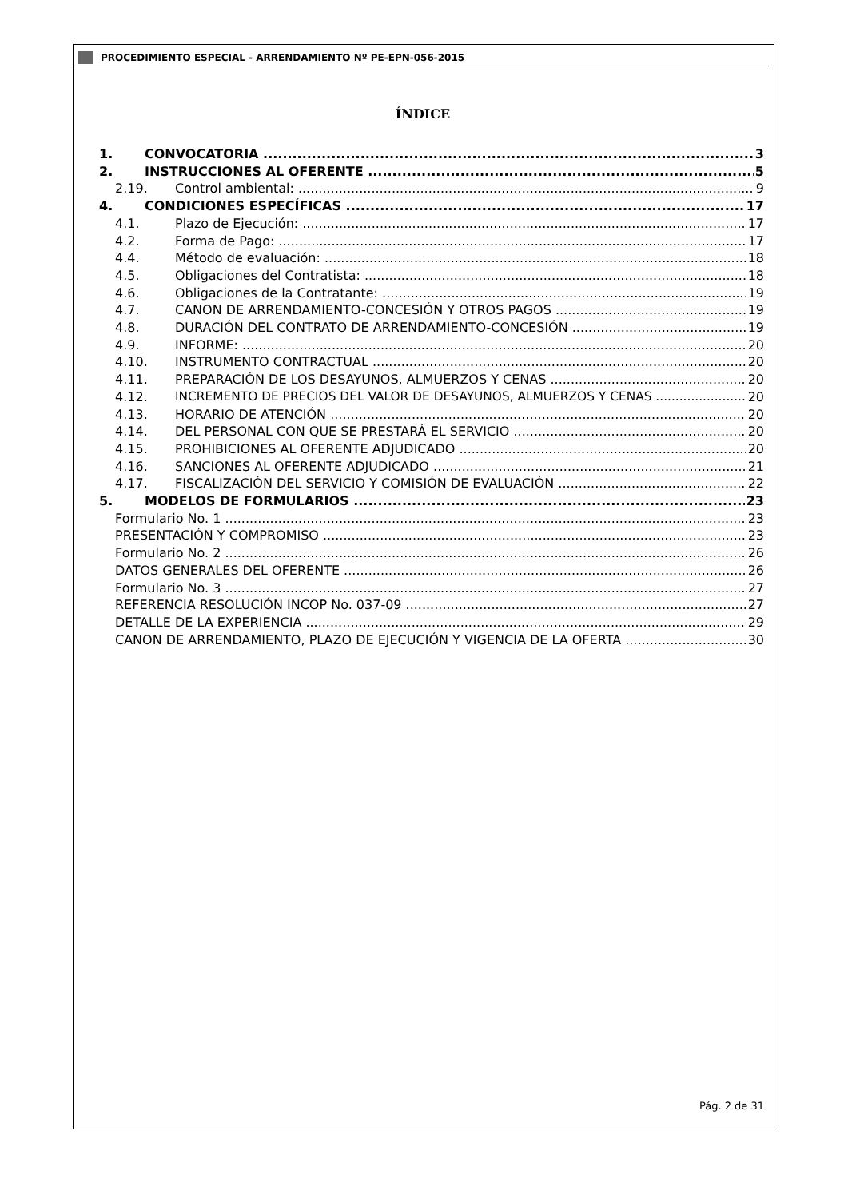PROCEDIMIENTO ESPECIAL - ARRENDAMIENTO Nº PE-EPN-056-2015
ÍNDICE
1. CONVOCATORIA 3
2. INSTRUCCIONES AL OFERENTE 5
2.19. Control ambiental: 9
4. CONDICIONES ESPECÍFICAS 17
4.1. Plazo de Ejecución: 17
4.2. Forma de Pago: 17
4.4. Método de evaluación: 18
4.5. Obligaciones del Contratista: 18
4.6. Obligaciones de la Contratante: 19
4.7. CANON DE ARRENDAMIENTO-CONCESIÓN Y OTROS PAGOS 19
4.8. DURACIÓN DEL CONTRATO DE ARRENDAMIENTO-CONCESIÓN 19
4.9. INFORME: 20
4.10. INSTRUMENTO CONTRACTUAL 20
4.11. PREPARACIÓN DE LOS DESAYUNOS, ALMUERZOS Y CENAS 20
4.12. INCREMENTO DE PRECIOS DEL VALOR DE DESAYUNOS, ALMUERZOS Y CENAS 20
4.13. HORARIO DE ATENCIÓN 20
4.14. DEL PERSONAL CON QUE SE PRESTARÁ EL SERVICIO 20
4.15. PROHIBICIONES AL OFERENTE ADJUDICADO 20
4.16. SANCIONES AL OFERENTE ADJUDICADO 21
4.17. FISCALIZACIÓN DEL SERVICIO Y COMISIÓN DE EVALUACIÓN 22
5. MODELOS DE FORMULARIOS 23
Formulario No. 1 23
PRESENTACIÓN Y COMPROMISO 23
Formulario No. 2 26
DATOS GENERALES DEL OFERENTE 26
Formulario No. 3 27
REFERENCIA RESOLUCIÓN INCOP No. 037-09 27
DETALLE DE LA EXPERIENCIA 29
CANON DE ARRENDAMIENTO, PLAZO DE EJECUCIÓN Y VIGENCIA DE LA OFERTA 30
Pág. 2 de 31